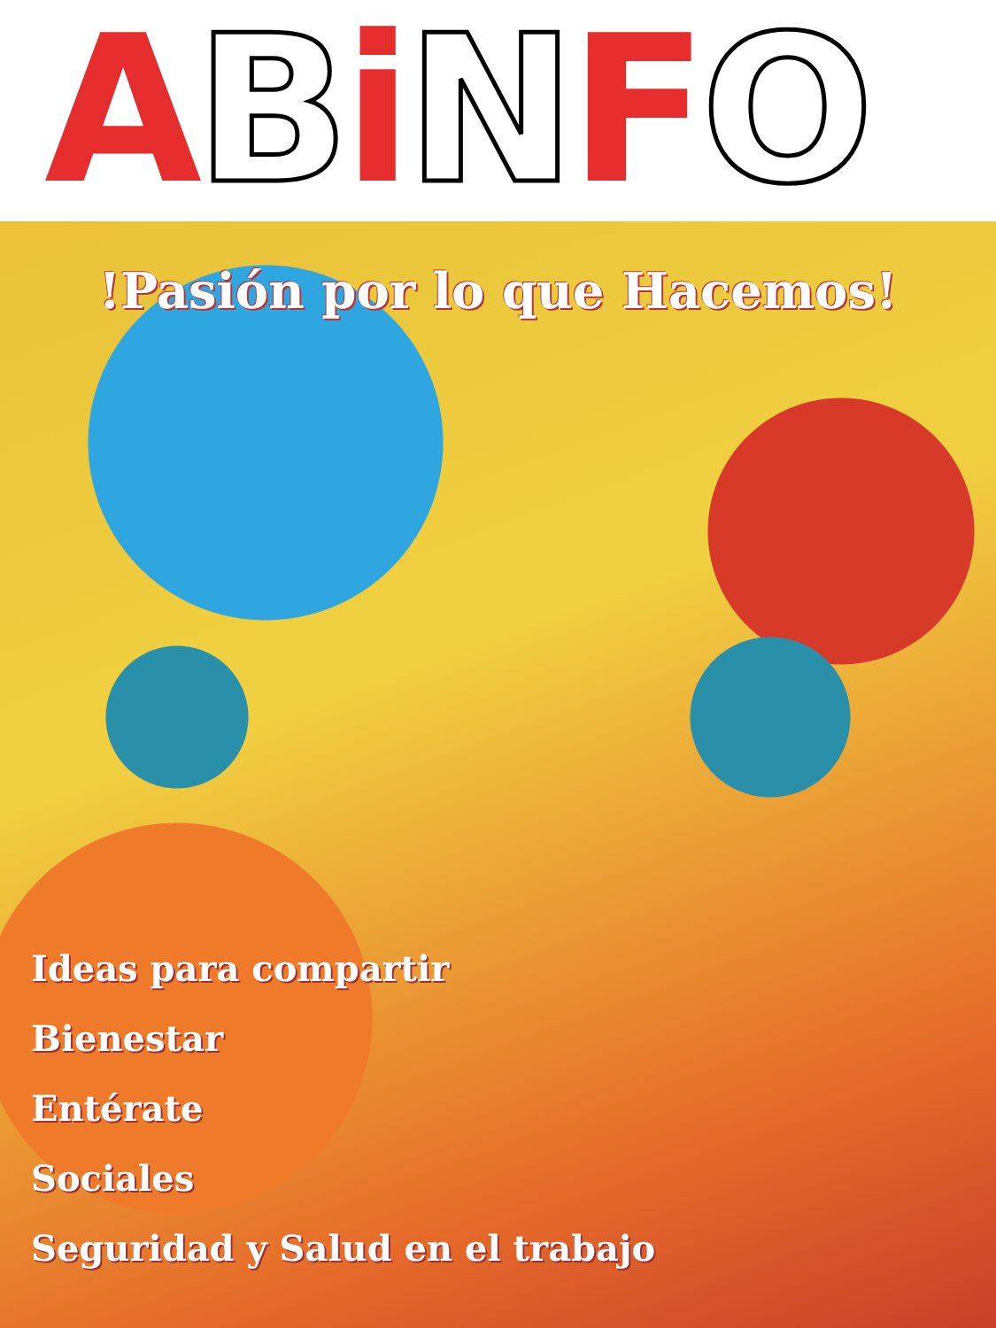ABiNFO
!Pasión por lo que Hacemos!
Ideas para compartir
Bienestar
Entérate
Sociales
Seguridad y Salud en el trabajo